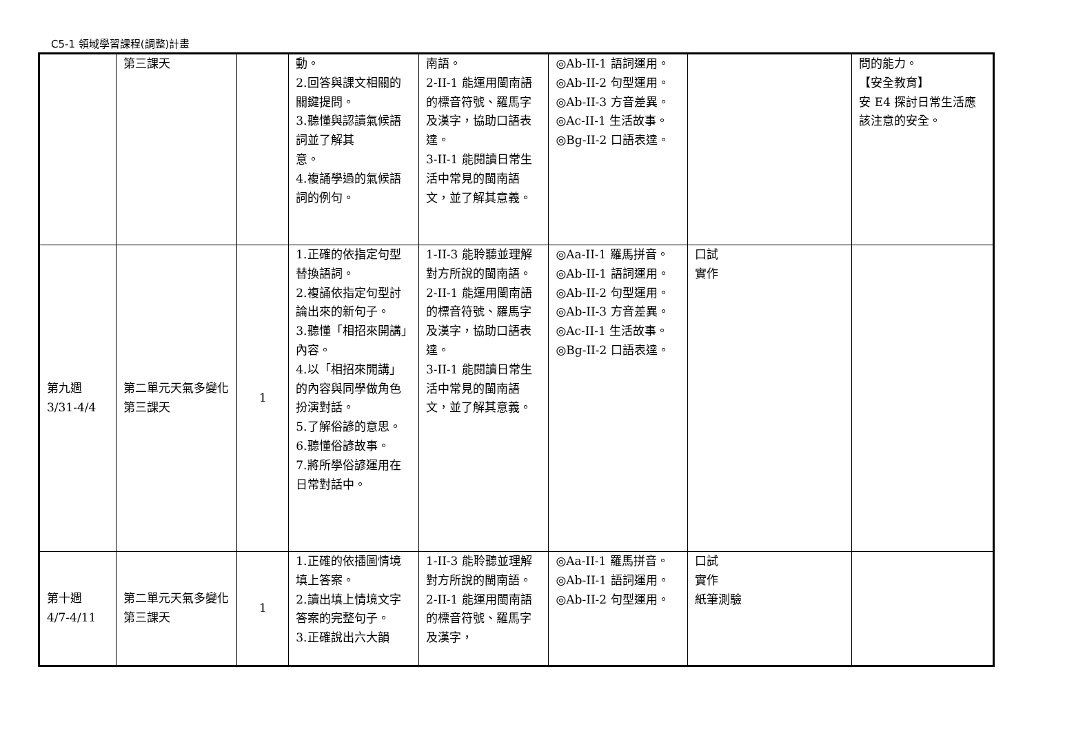C5-1 領域學習課程(調整)計畫
| | 第三課天 | | 動。 2.回答與課文相關的關鍵提問。 3.聽懂與認讀氣候語詞並了解其 意。 4.複誦學過的氣候語詞的例句。 | 南語。 2-II-1 能運用閩南語的標音符號、羅馬字及漢字，協助口語表達。 3-II-1 能閱讀日常生活中常見的閩南語文，並了解其意義。 | ◎Ab-II-1 語詞運用。 ◎Ab-II-2 句型運用。 ◎Ab-II-3 方音差異。 ◎Ac-II-1 生活故事。 ◎Bg-II-2 口語表達。 | | 問的能力。 【安全教育】 安 E4 探討日常生活應該注意的安全。 |
| 第九週 3/31-4/4 | 第二單元天氣多變化 第三課天 | 1 | 1.正確的依指定句型替換語詞。 2.複誦依指定句型討論出來的新句子。 3.聽懂「相招來開講」內容。 4.以「相招來開講」的內容與同學做角色扮演對話。 5.了解俗諺的意思。 6.聽懂俗諺故事。 7.將所學俗諺運用在日常對話中。 | 1-II-3 能聆聽並理解對方所說的閩南語。 2-II-1 能運用閩南語的標音符號、羅馬字及漢字，協助口語表達。 3-II-1 能閱讀日常生活中常見的閩南語文，並了解其意義。 | ◎Aa-II-1 羅馬拼音。 ◎Ab-II-1 語詞運用。 ◎Ab-II-2 句型運用。 ◎Ab-II-3 方音差異。 ◎Ac-II-1 生活故事。 ◎Bg-II-2 口語表達。 | 口試 實作 | |
| 第十週 4/7-4/11 | 第二單元天氣多變化 第三課天 | 1 | 1.正確的依插圖情境填上答案。 2.讀出填上情境文字答案的完整句子。 3.正確說出六大韻 | 1-II-3 能聆聽並理解對方所說的閩南語。 2-II-1 能運用閩南語的標音符號、羅馬字及漢字， | ◎Aa-II-1 羅馬拼音。 ◎Ab-II-1 語詞運用。 ◎Ab-II-2 句型運用。 | 口試 實作 紙筆測驗 | |